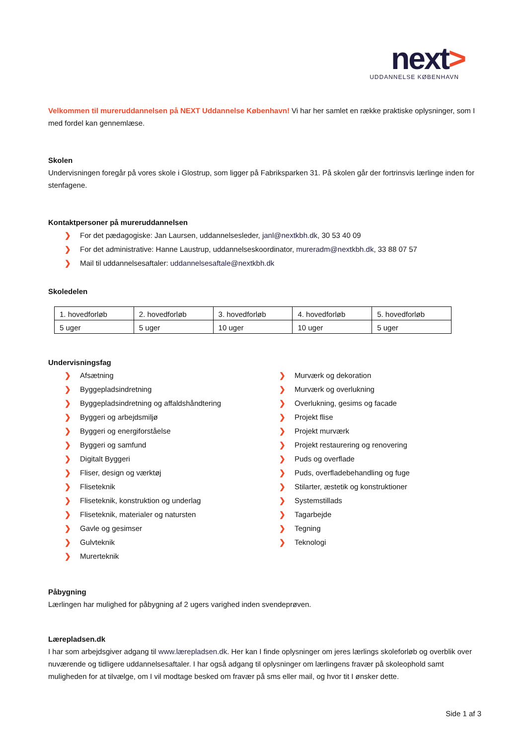next>
UDDANNELSE KØBENHAVN
Velkommen til mureruddannelsen på NEXT Uddannelse København! Vi har her samlet en række praktiske oplysninger, som I med fordel kan gennemlæse.
Skolen
Undervisningen foregår på vores skole i Glostrup, som ligger på Fabriksparken 31. På skolen går der fortrinsvis lærlinge inden for stenfagene.
Kontaktpersoner på mureruddannelsen
❯ For det pædagogiske: Jan Laursen, uddannelsesleder, janl@nextkbh.dk, 30 53 40 09
❯ For det administrative: Hanne Laustrup, uddannelseskoordinator, mureradm@nextkbh.dk, 33 88 07 57
❯ Mail til uddannelsesaftaler: uddannelsesaftale@nextkbh.dk
Skoledelen
| 1. hovedforløb | 2. hovedforløb | 3. hovedforløb | 4. hovedforløb | 5. hovedforløb |
| 5 uger | 5 uger | 10 uger | 10 uger | 5 uger |
Undervisningsfag
❯ Afsætning
❯ Byggepladsindretning
❯ Byggepladsindretning og affaldshåndtering
❯ Byggeri og arbejdsmiljø
❯ Byggeri og energiforståelse
❯ Byggeri og samfund
❯ Digitalt Byggeri
❯ Fliser, design og værktøj
❯ Fliseteknik
❯ Fliseteknik, konstruktion og underlag
❯ Fliseteknik, materialer og natursten
❯ Gavle og gesimser
❯ Gulvteknik
❯ Murerteknik
❯ Murværk og dekoration
❯ Murværk og overlukning
❯ Overlukning, gesims og facade
❯ Projekt flise
❯ Projekt murværk
❯ Projekt restaurering og renovering
❯ Puds og overflade
❯ Puds, overfladebehandling og fuge
❯ Stilarter, æstetik og konstruktioner
❯ Systemstillads
❯ Tagarbejde
❯ Tegning
❯ Teknologi
Påbygning
Lærlingen har mulighed for påbygning af 2 ugers varighed inden svendeprøven.
Lærepladsen.dk
I har som arbejdsgiver adgang til www.lærepladsen.dk. Her kan I finde oplysninger om jeres lærlings skoleforløb og overblik over nuværende og tidligere uddannelsesaftaler. I har også adgang til oplysninger om lærlingens fravær på skoleophold samt muligheden for at tilvælge, om I vil modtage besked om fravær på sms eller mail, og hvor tit I ønsker dette.
Side 1 af 3